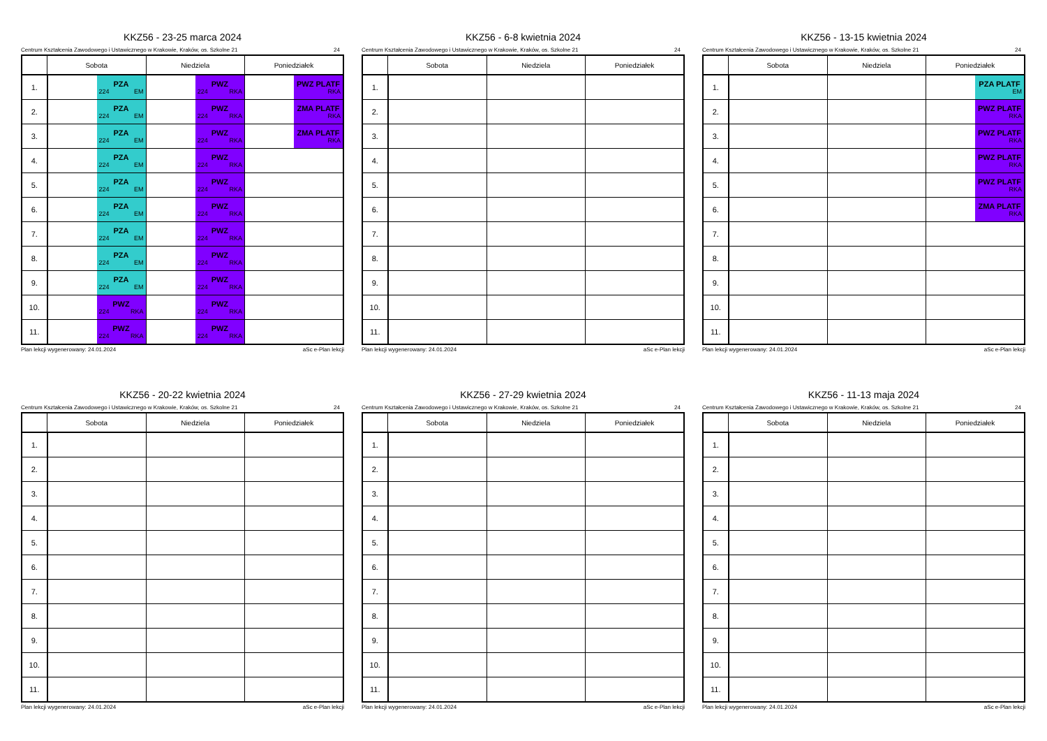KKZ56 - 23-25 marca 2024
Centrum Kształcenia Zawodowego i Ustawicznego w Krakowie, Kraków, os. Szkolne 21 24
| | Sobota | Niedziela | Poniedziałek |
| --- | --- | --- | --- |
| 1. | PZA 224 EM | PWZ 224 RKA | PWZ PLATF RKA |
| 2. | PZA 224 EM | PWZ 224 RKA | ZMA PLATF RKA |
| 3. | PZA 224 EM | PWZ 224 RKA | ZMA PLATF RKA |
| 4. | PZA 224 EM | PWZ 224 RKA | |
| 5. | PZA 224 EM | PWZ 224 RKA | |
| 6. | PZA 224 EM | PWZ 224 RKA | |
| 7. | PZA 224 EM | PWZ 224 RKA | |
| 8. | PZA 224 EM | PWZ 224 RKA | |
| 9. | PZA 224 EM | PWZ 224 RKA | |
| 10. | PWZ 224 RKA | PWZ 224 RKA | |
| 11. | PWZ 224 RKA | PWZ 224 RKA | |
Plan lekcji wygenerowany: 24.01.2024 aSc e-Plan lekcji
KKZ56 - 6-8 kwietnia 2024
Centrum Kształcenia Zawodowego i Ustawicznego w Krakowie, Kraków, os. Szkolne 21 24
| | Sobota | Niedziela | Poniedziałek |
| --- | --- | --- | --- |
| 1. | | | |
| 2. | | | |
| 3. | | | |
| 4. | | | |
| 5. | | | |
| 6. | | | |
| 7. | | | |
| 8. | | | |
| 9. | | | |
| 10. | | | |
| 11. | | | |
Plan lekcji wygenerowany: 24.01.2024 aSc e-Plan lekcji
KKZ56 - 13-15 kwietnia 2024
Centrum Kształcenia Zawodowego i Ustawicznego w Krakowie, Kraków, os. Szkolne 21 24
| | Sobota | Niedziela | Poniedziałek |
| --- | --- | --- | --- |
| 1. | | | PZA PLATF EM |
| 2. | | | PWZ PLATF RKA |
| 3. | | | PWZ PLATF RKA |
| 4. | | | PWZ PLATF RKA |
| 5. | | | PWZ PLATF RKA |
| 6. | | | ZMA PLATF RKA |
| 7. | | | |
| 8. | | | |
| 9. | | | |
| 10. | | | |
| 11. | | | |
Plan lekcji wygenerowany: 24.01.2024 aSc e-Plan lekcji
KKZ56 - 20-22 kwietnia 2024
Centrum Kształcenia Zawodowego i Ustawicznego w Krakowie, Kraków, os. Szkolne 21 24
| | Sobota | Niedziela | Poniedziałek |
| --- | --- | --- | --- |
| 1. | | | |
| 2. | | | |
| 3. | | | |
| 4. | | | |
| 5. | | | |
| 6. | | | |
| 7. | | | |
| 8. | | | |
| 9. | | | |
| 10. | | | |
| 11. | | | |
Plan lekcji wygenerowany: 24.01.2024 aSc e-Plan lekcji
KKZ56 - 27-29 kwietnia 2024
Centrum Kształcenia Zawodowego i Ustawicznego w Krakowie, Kraków, os. Szkolne 21 24
| | Sobota | Niedziela | Poniedziałek |
| --- | --- | --- | --- |
| 1. | | | |
| 2. | | | |
| 3. | | | |
| 4. | | | |
| 5. | | | |
| 6. | | | |
| 7. | | | |
| 8. | | | |
| 9. | | | |
| 10. | | | |
| 11. | | | |
Plan lekcji wygenerowany: 24.01.2024 aSc e-Plan lekcji
KKZ56 - 11-13 maja 2024
Centrum Kształcenia Zawodowego i Ustawicznego w Krakowie, Kraków, os. Szkolne 21 24
| | Sobota | Niedziela | Poniedziałek |
| --- | --- | --- | --- |
| 1. | | | |
| 2. | | | |
| 3. | | | |
| 4. | | | |
| 5. | | | |
| 6. | | | |
| 7. | | | |
| 8. | | | |
| 9. | | | |
| 10. | | | |
| 11. | | | |
Plan lekcji wygenerowany: 24.01.2024 aSc e-Plan lekcji